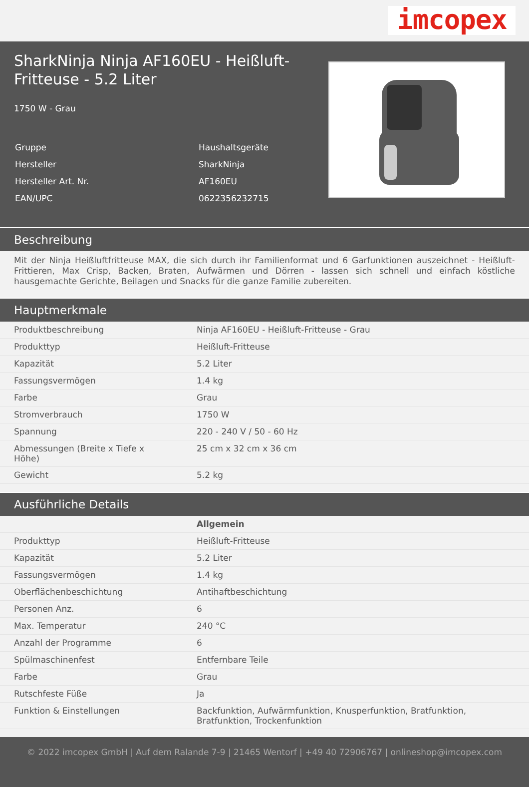imcopex
SharkNinja Ninja AF160EU - Heißluft-Fritteuse - 5.2 Liter
1750 W - Grau
| Gruppe | Haushaltsgeräte |
| Hersteller | SharkNinja |
| Hersteller Art. Nr. | AF160EU |
| EAN/UPC | 0622356232715 |
Beschreibung
Mit der Ninja Heißluftfritteuse MAX, die sich durch ihr Familienformat und 6 Garfunktionen auszeichnet - Heißluft-Frittieren, Max Crisp, Backen, Braten, Aufwärmen und Dörren - lassen sich schnell und einfach köstliche hausgemachte Gerichte, Beilagen und Snacks für die ganze Familie zubereiten.
Hauptmerkmale
| Produktbeschreibung | Ninja AF160EU - Heißluft-Fritteuse - Grau |
| Produkttyp | Heißluft-Fritteuse |
| Kapazität | 5.2 Liter |
| Fassungsvermögen | 1.4 kg |
| Farbe | Grau |
| Stromverbrauch | 1750 W |
| Spannung | 220 - 240 V / 50 - 60 Hz |
| Abmessungen (Breite x Tiefe x Höhe) | 25 cm x 32 cm x 36 cm |
| Gewicht | 5.2 kg |
Ausführliche Details
| | Allgemein |
| Produkttyp | Heißluft-Fritteuse |
| Kapazität | 5.2 Liter |
| Fassungsvermögen | 1.4 kg |
| Oberflächenbeschichtung | Antihaftbeschichtung |
| Personen Anz. | 6 |
| Max. Temperatur | 240 °C |
| Anzahl der Programme | 6 |
| Spülmaschinenfest | Entfernbare Teile |
| Farbe | Grau |
| Rutschfeste Füße | Ja |
| Funktion & Einstellungen | Backfunktion, Aufwärmfunktion, Knusperfunktion, Bratfunktion, Bratfunktion, Trockenfunktion |
© 2022 imcopex GmbH | Auf dem Ralande 7-9 | 21465 Wentorf | +49 40 72906767 | onlineshop@imcopex.com